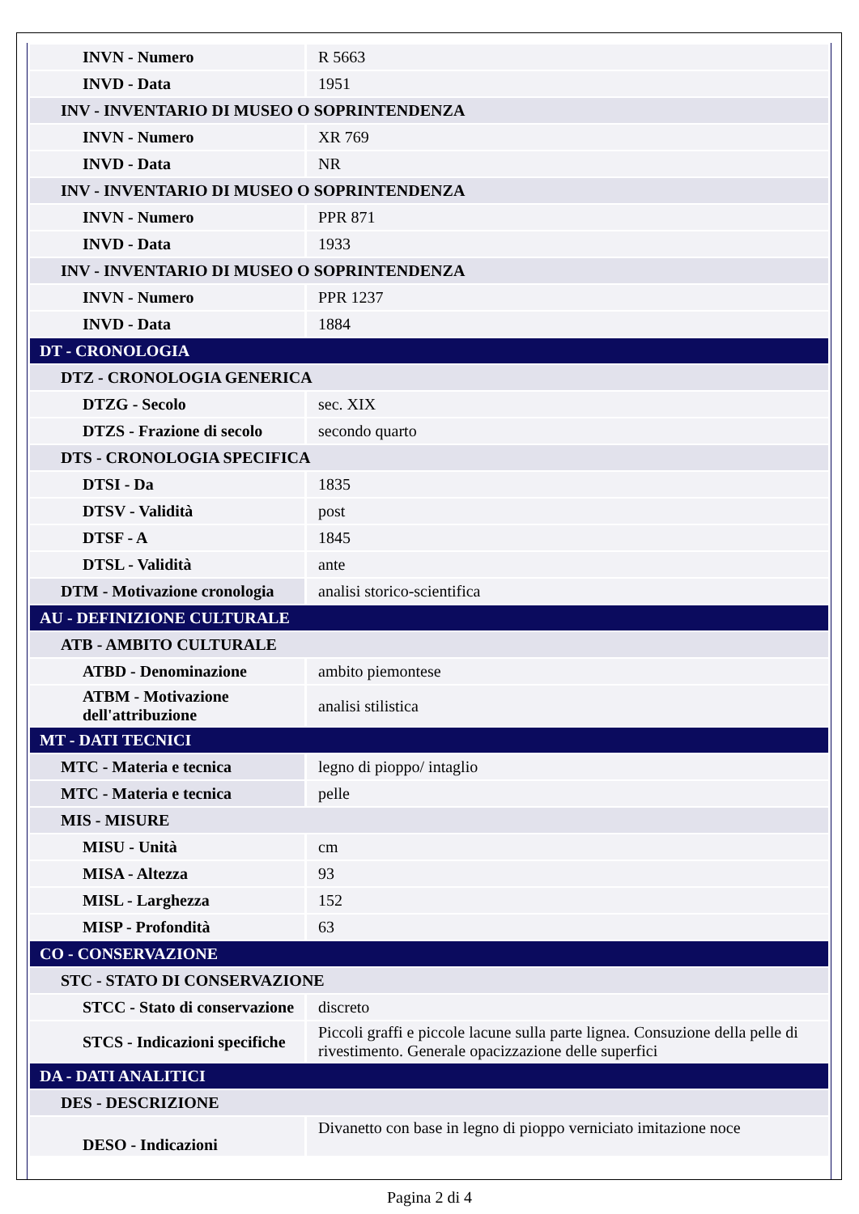| INVN - Numero | R 5663 |
| INVD - Data | 1951 |
| INV - INVENTARIO DI MUSEO O SOPRINTENDENZA | |
| INVN - Numero | XR 769 |
| INVD - Data | NR |
| INV - INVENTARIO DI MUSEO O SOPRINTENDENZA | |
| INVN - Numero | PPR 871 |
| INVD - Data | 1933 |
| INV - INVENTARIO DI MUSEO O SOPRINTENDENZA | |
| INVN - Numero | PPR 1237 |
| INVD - Data | 1884 |
| DT - CRONOLOGIA | |
| DTZ - CRONOLOGIA GENERICA | |
| DTZG - Secolo | sec. XIX |
| DTZS - Frazione di secolo | secondo quarto |
| DTS - CRONOLOGIA SPECIFICA | |
| DTSI - Da | 1835 |
| DTSV - Validità | post |
| DTSF - A | 1845 |
| DTSL - Validità | ante |
| DTM - Motivazione cronologia | analisi storico-scientifica |
| AU - DEFINIZIONE CULTURALE | |
| ATB - AMBITO CULTURALE | |
| ATBD - Denominazione | ambito piemontese |
| ATBM - Motivazione dell'attribuzione | analisi stilistica |
| MT - DATI TECNICI | |
| MTC - Materia e tecnica | legno di pioppo/ intaglio |
| MTC - Materia e tecnica | pelle |
| MIS - MISURE | |
| MISU - Unità | cm |
| MISA - Altezza | 93 |
| MISL - Larghezza | 152 |
| MISP - Profondità | 63 |
| CO - CONSERVAZIONE | |
| STC - STATO DI CONSERVAZIONE | |
| STCC - Stato di conservazione | discreto |
| STCS - Indicazioni specifiche | Piccoli graffi e piccole lacune sulla parte lignea. Consuzione della pelle di rivestimento. Generale opacizzazione delle superfici |
| DA - DATI ANALITICI | |
| DES - DESCRIZIONE | |
| DESO - Indicazioni | Divanetto con base in legno di pioppo verniciato imitazione noce |
Pagina 2 di 4